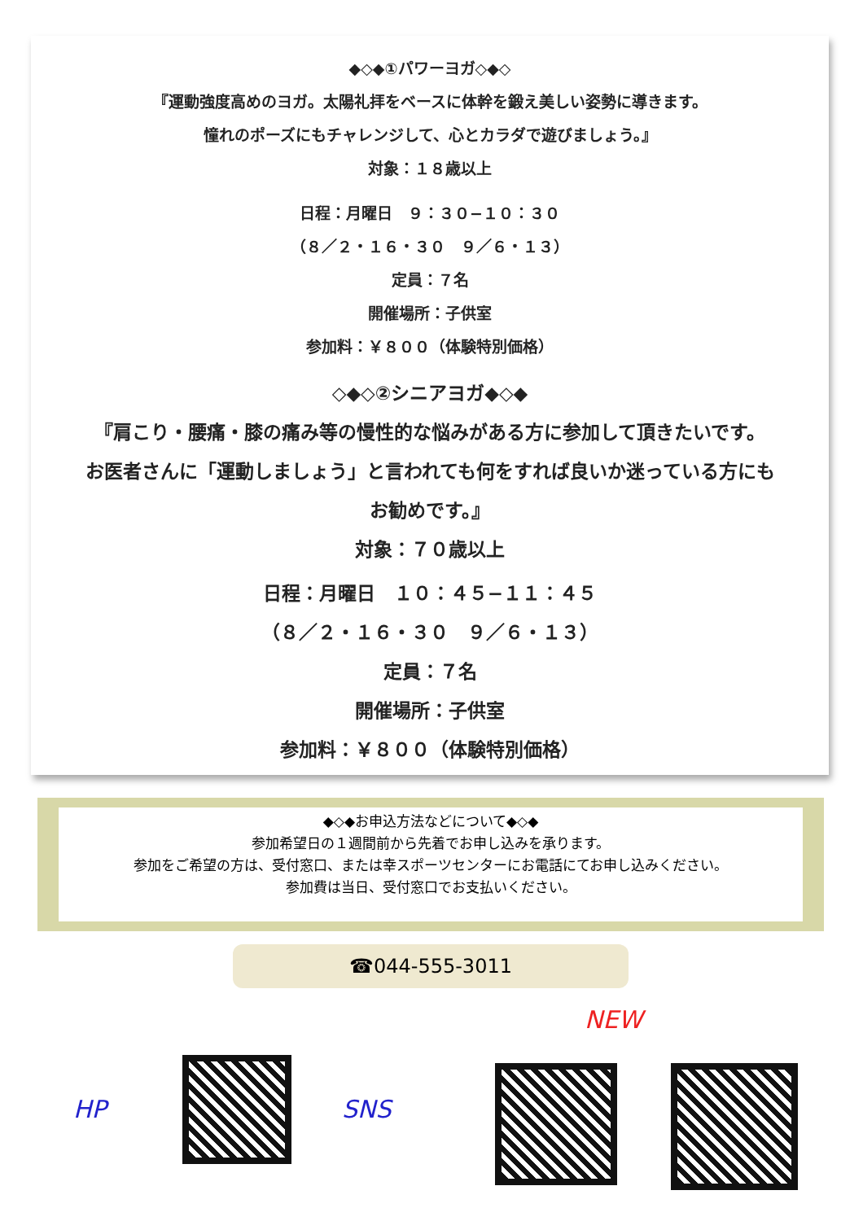◆◇◆①パワーヨガ◇◆◇
『運動強度高めのヨガ。太陽礼拝をベースに体幹を鍛え美しい姿勢に導きます。
憧れのポーズにもチャレンジして、心とカラダで遊びましょう。』
対象：１８歳以上
日程：月曜日　９：３０−１０：３０
（８／２・１６・３０　９／６・１３）
定員：７名
開催場所：子供室
参加料：￥８００（体験特別価格）
◇◆◇②シニアヨガ◆◇◆
『肩こり・腰痛・膝の痛み等の慢性的な悩みがある方に参加して頂きたいです。
お医者さんに「運動しましょう」と言われても何をすれば良いか迷っている方にも
お勧めです。』
対象：７０歳以上
日程：月曜日　１０：４５−１１：４５
（８／２・１６・３０　９／６・１３）
定員：７名
開催場所：子供室
参加料：￥８００（体験特別価格）
◆◇◆お申込方法などについて◆◇◆
参加希望日の１週間前から先着でお申し込みを承ります。
参加をご希望の方は、受付窓口、または幸スポーツセンターにお電話にてお申し込みください。
参加費は当日、受付窓口でお支払いください。
☎044-555-3011
NEW
HP SNS